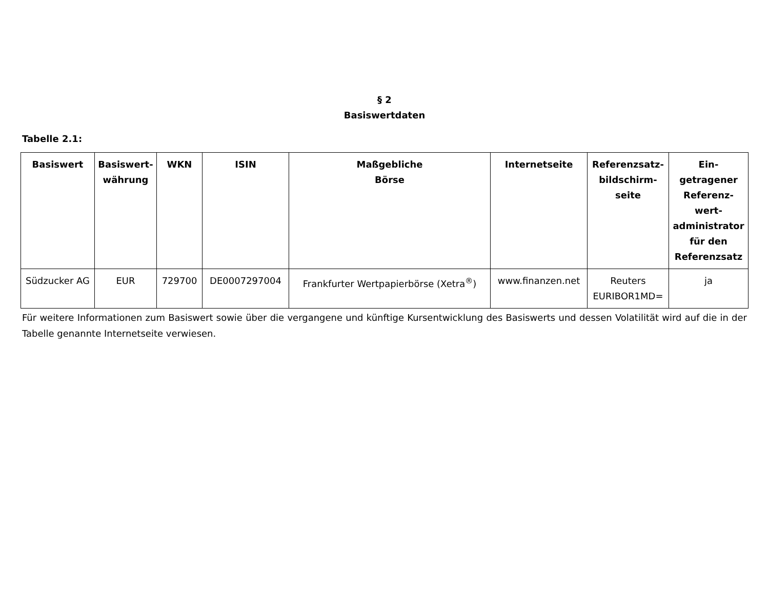§ 2
Basiswertdaten
Tabelle 2.1:
| Basiswert | Basiswert- währung | WKN | ISIN | Maßgebliche Börse | Internetseite | Referenzsatz- bildschirm- seite | Ein- getragener Referenz- wert- administrator für den Referenzsatz |
| --- | --- | --- | --- | --- | --- | --- | --- |
| Südzucker AG | EUR | 729700 | DE0007297004 | Frankfurter Wertpapierbörse (Xetra<sup>®</sup>) | www.finanzen.net | Reuters EURIBOR1MD= | ja |
Für weitere Informationen zum Basiswert sowie über die vergangene und künftige Kursentwicklung des Basiswerts und dessen Volatilität wird auf die in der Tabelle genannte Internetseite verwiesen.